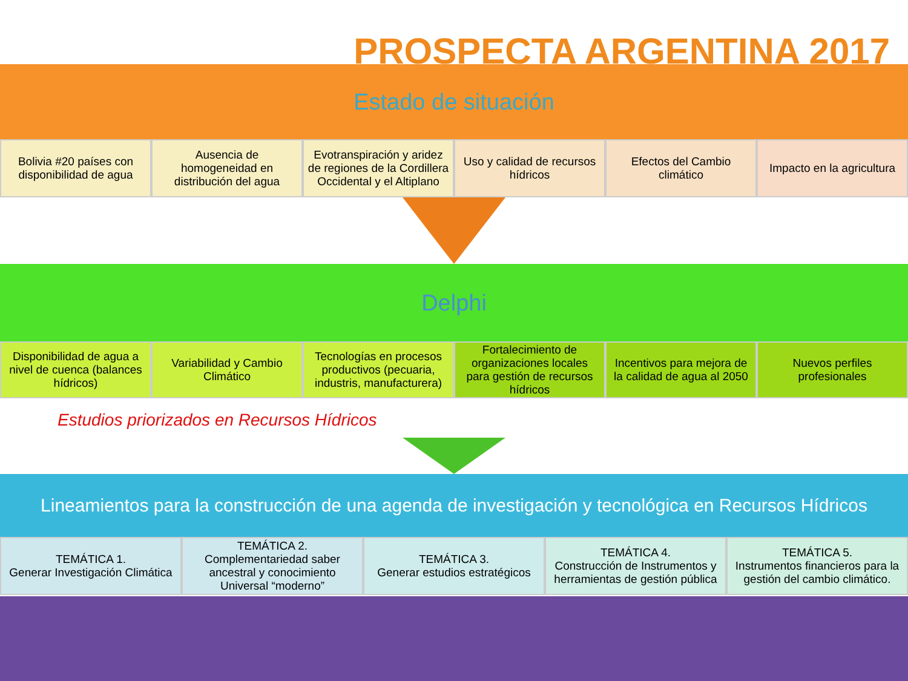PROSPECTA ARGENTINA 2017
Estado de situación
Bolivia #20 países con disponibilidad de agua
Ausencia de homogeneidad en distribución del agua
Evotranspiración y aridez de regiones de la Cordillera Occidental y el Altiplano
Uso y calidad de recursos hídricos
Efectos del Cambio climático Impacto en la agricultura
Delphi
Disponibilidad de agua a nivel de cuenca (balances hídricos)
Variabilidad y Cambio Climático
Tecnologías en procesos productivos (pecuaria, industris, manufacturera)
Fortalecimiento de organizaciones locales para gestión de recursos hídricos
Incentivos para mejora de la calidad de agua al 2050
Nuevos perfiles profesionales
Estudios priorizados en Recursos Hídricos
Lineamientos para la construcción de una agenda de investigación y tecnológica en Recursos Hídricos
TEMÁTICA 1.
Generar Investigación Climática
TEMÁTICA 2. Complementariedad saber ancestral y conocimiento Universal “moderno”
TEMÁTICA 3.
Generar estudios estratégicos
TEMÁTICA 4.
Construcción de Instrumentos y herramientas de gestión pública
TEMÁTICA 5.
Instrumentos financieros para la gestión del cambio climático.